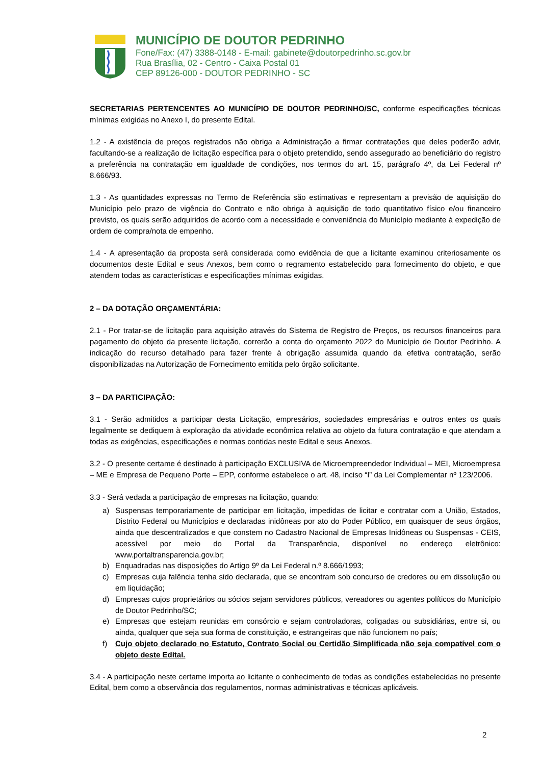MUNICÍPIO DE DOUTOR PEDRINHO
Fone/Fax: (47) 3388-0148 - E-mail: gabinete@doutorpedrinho.sc.gov.br
Rua Brasília, 02 - Centro - Caixa Postal 01
CEP 89126-000 - DOUTOR PEDRINHO - SC
SECRETARIAS PERTENCENTES AO MUNICÍPIO DE DOUTOR PEDRINHO/SC, conforme especificações técnicas mínimas exigidas no Anexo I, do presente Edital.
1.2 - A existência de preços registrados não obriga a Administração a firmar contratações que deles poderão advir, facultando-se a realização de licitação específica para o objeto pretendido, sendo assegurado ao beneficiário do registro a preferência na contratação em igualdade de condições, nos termos do art. 15, parágrafo 4º, da Lei Federal nº 8.666/93.
1.3 - As quantidades expressas no Termo de Referência são estimativas e representam a previsão de aquisição do Município pelo prazo de vigência do Contrato e não obriga à aquisição de todo quantitativo físico e/ou financeiro previsto, os quais serão adquiridos de acordo com a necessidade e conveniência do Município mediante à expedição de ordem de compra/nota de empenho.
1.4 - A apresentação da proposta será considerada como evidência de que a licitante examinou criteriosamente os documentos deste Edital e seus Anexos, bem como o regramento estabelecido para fornecimento do objeto, e que atendem todas as características e especificações mínimas exigidas.
2 – DA DOTAÇÃO ORÇAMENTÁRIA:
2.1 - Por tratar-se de licitação para aquisição através do Sistema de Registro de Preços, os recursos financeiros para pagamento do objeto da presente licitação, correrão a conta do orçamento 2022 do Município de Doutor Pedrinho. A indicação do recurso detalhado para fazer frente à obrigação assumida quando da efetiva contratação, serão disponibilizadas na Autorização de Fornecimento emitida pelo órgão solicitante.
3 – DA PARTICIPAÇÃO:
3.1 - Serão admitidos a participar desta Licitação, empresários, sociedades empresárias e outros entes os quais legalmente se dediquem à exploração da atividade econômica relativa ao objeto da futura contratação e que atendam a todas as exigências, especificações e normas contidas neste Edital e seus Anexos.
3.2 - O presente certame é destinado à participação EXCLUSIVA de Microempreendedor Individual – MEI, Microempresa – ME e Empresa de Pequeno Porte – EPP, conforme estabelece o art. 48, inciso “I” da Lei Complementar nº 123/2006.
3.3 - Será vedada a participação de empresas na licitação, quando:
a) Suspensas temporariamente de participar em licitação, impedidas de licitar e contratar com a União, Estados, Distrito Federal ou Municípios e declaradas inidôneas por ato do Poder Público, em quaisquer de seus órgãos, ainda que descentralizados e que constem no Cadastro Nacional de Empresas Inidôneas ou Suspensas - CEIS, acessível por meio do Portal da Transparência, disponível no endereço eletrônico: www.portaltransparencia.gov.br;
b) Enquadradas nas disposições do Artigo 9º da Lei Federal n.º 8.666/1993;
c) Empresas cuja falência tenha sido declarada, que se encontram sob concurso de credores ou em dissolução ou em liquidação;
d) Empresas cujos proprietários ou sócios sejam servidores públicos, vereadores ou agentes políticos do Município de Doutor Pedrinho/SC;
e) Empresas que estejam reunidas em consórcio e sejam controladoras, coligadas ou subsidiárias, entre si, ou ainda, qualquer que seja sua forma de constituição, e estrangeiras que não funcionem no país;
f) Cujo objeto declarado no Estatuto, Contrato Social ou Certidão Simplificada não seja compatível com o objeto deste Edital.
3.4 - A participação neste certame importa ao licitante o conhecimento de todas as condições estabelecidas no presente Edital, bem como a observância dos regulamentos, normas administrativas e técnicas aplicáveis.
2